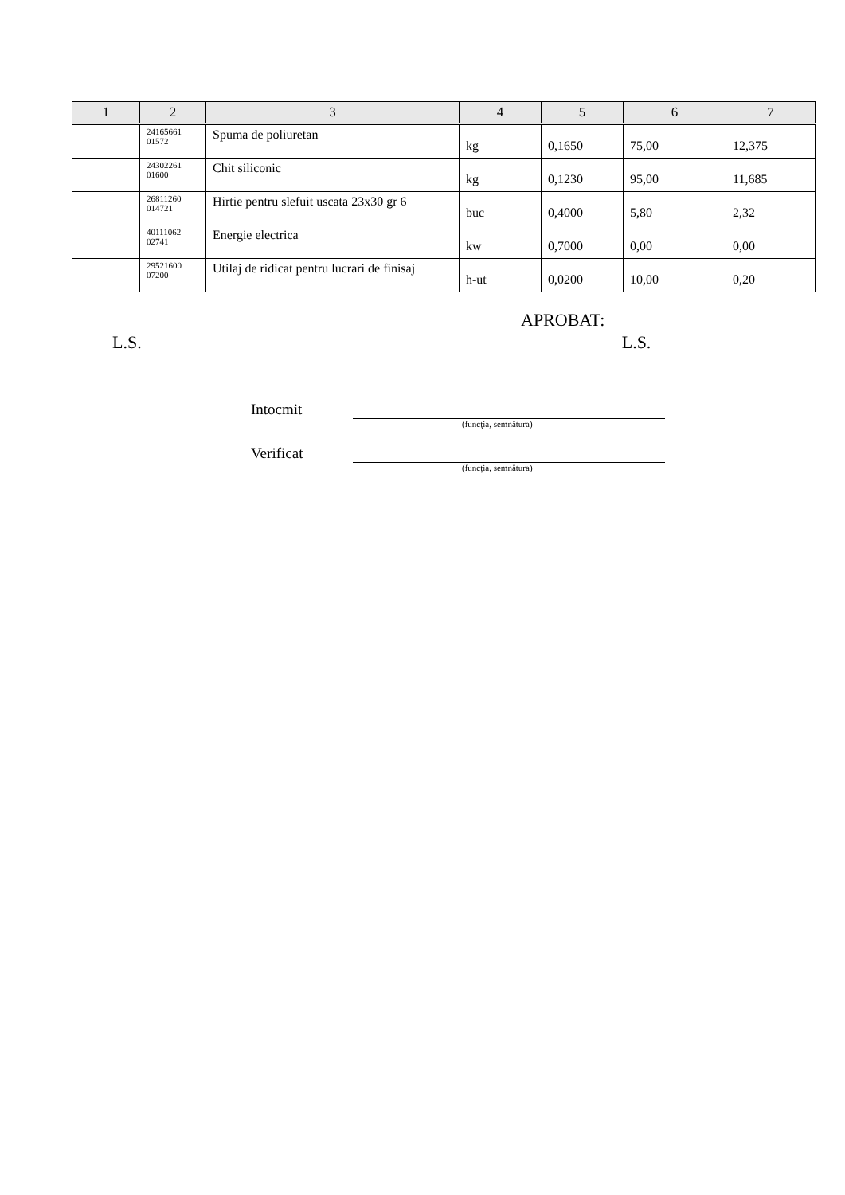| 1 | 2 | 3 | 4 | 5 | 6 | 7 |
| --- | --- | --- | --- | --- | --- | --- |
| | 24165661 01572 | Spuma de poliuretan | kg | 0,1650 | 75,00 | 12,375 |
| | 24302261 01600 | Chit siliconic | kg | 0,1230 | 95,00 | 11,685 |
| | 26811260 014721 | Hirtie pentru slefuit uscata 23x30 gr 6 | buc | 0,4000 | 5,80 | 2,32 |
| | 40111062 02741 | Energie electrica | kw | 0,7000 | 0,00 | 0,00 |
| | 29521600 07200 | Utilaj de ridicat pentru lucrari de finisaj | h-ut | 0,0200 | 10,00 | 0,20 |
APROBAT:
L.S. L.S.
Intocmit
(funcţia, semnătura)
Verificat
(funcţia, semnătura)